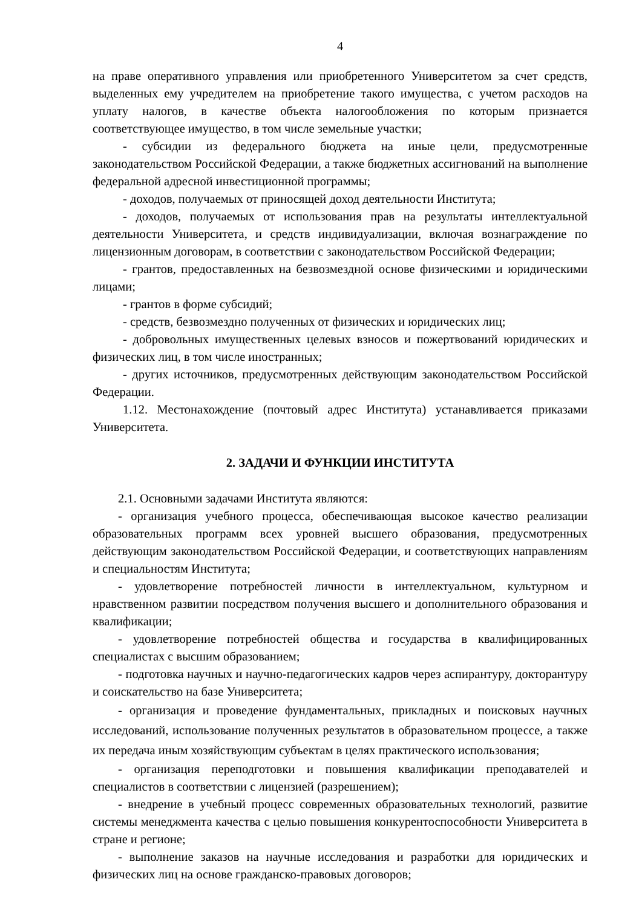4
на праве оперативного управления или приобретенного Университетом за счет средств, выделенных ему учредителем на приобретение такого имущества, с учетом расходов на уплату налогов, в качестве объекта налогообложения по которым признается соответствующее имущество, в том числе земельные участки;
- субсидии из федерального бюджета на иные цели, предусмотренные законодательством Российской Федерации, а также бюджетных ассигнований на выполнение федеральной адресной инвестиционной программы;
- доходов, получаемых от приносящей доход деятельности Института;
- доходов, получаемых от использования прав на результаты интеллектуальной деятельности Университета, и средств индивидуализации, включая вознаграждение по лицензионным договорам, в соответствии с законодательством Российской Федерации;
- грантов, предоставленных на безвозмездной основе физическими и юридическими лицами;
- грантов в форме субсидий;
- средств, безвозмездно полученных от физических и юридических лиц;
- добровольных имущественных целевых взносов и пожертвований юридических и физических лиц, в том числе иностранных;
- других источников, предусмотренных действующим законодательством Российской Федерации.
1.12. Местонахождение (почтовый адрес Института) устанавливается приказами Университета.
2. ЗАДАЧИ И ФУНКЦИИ ИНСТИТУТА
2.1. Основными задачами Института являются:
- организация учебного процесса, обеспечивающая высокое качество реализации образовательных программ всех уровней высшего образования, предусмотренных действующим законодательством Российской Федерации, и соответствующих направлениям и специальностям Института;
- удовлетворение потребностей личности в интеллектуальном, культурном и нравственном развитии посредством получения высшего и дополнительного образования и квалификации;
- удовлетворение потребностей общества и государства в квалифицированных специалистах с высшим образованием;
- подготовка научных и научно-педагогических кадров через аспирантуру, докторантуру и соискательство на базе Университета;
- организация и проведение фундаментальных, прикладных и поисковых научных исследований, использование полученных результатов в образовательном процессе, а также их передача иным хозяйствующим субъектам в целях практического использования;
- организация переподготовки и повышения квалификации преподавателей и специалистов в соответствии с лицензией (разрешением);
- внедрение в учебный процесс современных образовательных технологий, развитие системы менеджмента качества с целью повышения конкурентоспособности Университета в стране и регионе;
- выполнение заказов на научные исследования и разработки для юридических и физических лиц на основе гражданско-правовых договоров;